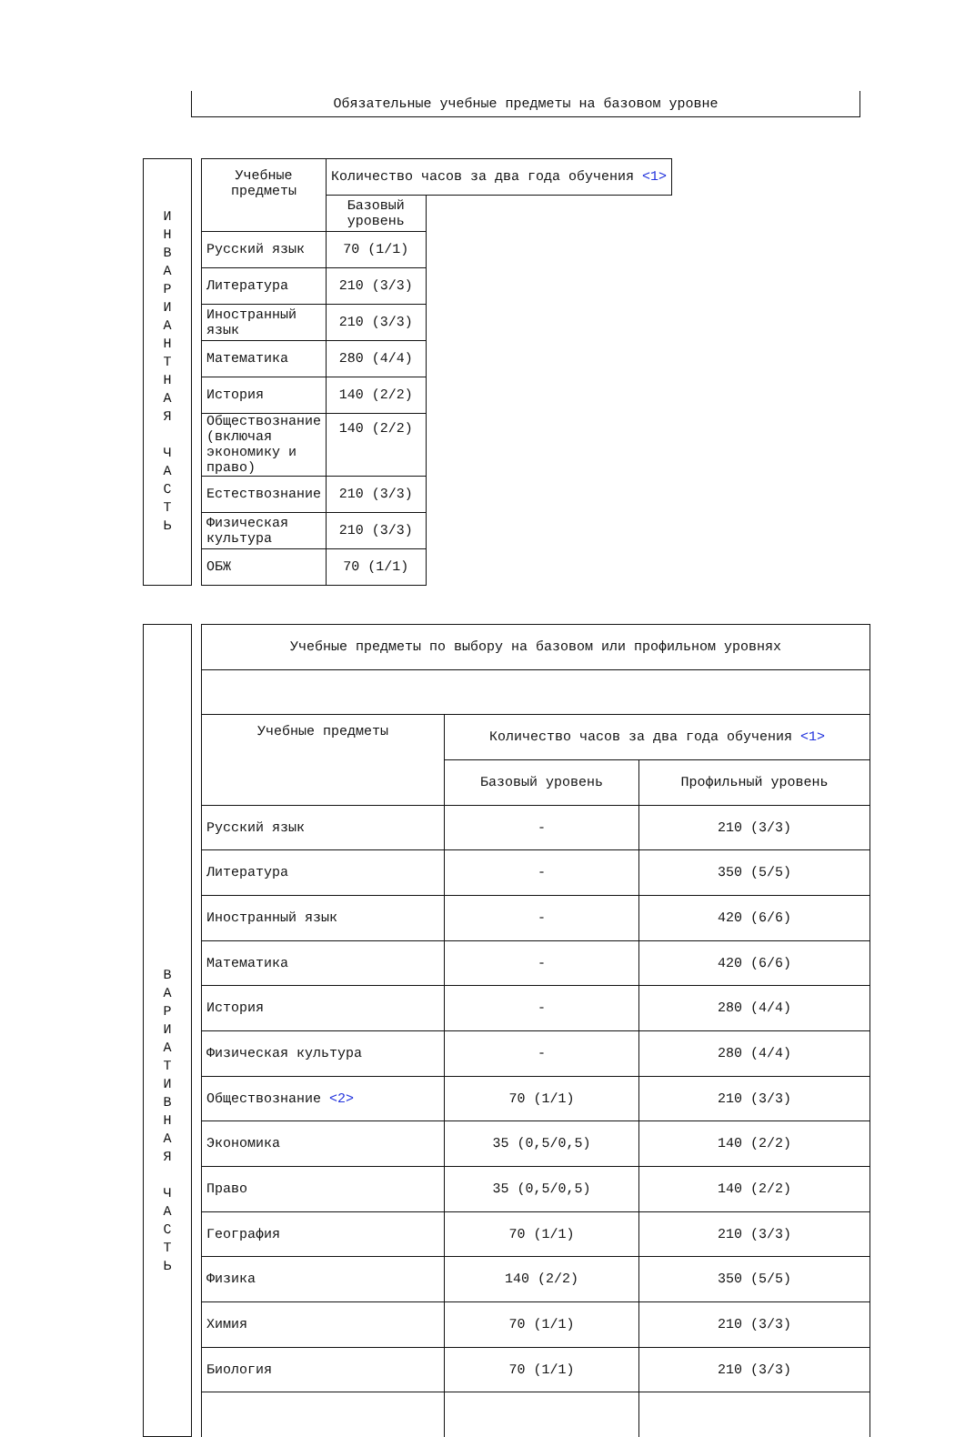| Обязательные учебные предметы на базовом уровне |
| И Н В А Р И А Н Т Н А Я Ч А С Т Ь |
| Учебные предметы | Количество часов за два года обучения <1> | |
| --- | --- | --- |
| | Базовый уровень | |
| Русский язык | 70 (1/1) | |
| Литература | 210 (3/3) | |
| Иностранный язык | 210 (3/3) | |
| Математика | 280 (4/4) | |
| История | 140 (2/2) | |
| Обществознание (включая экономику и право) | 140 (2/2) | |
| Естествознание | 210 (3/3) | |
| Физическая культура | 210 (3/3) | |
| ОБЖ | 70 (1/1) | |
| В А Р И А Т И В Н А Я Ч А С Т Ь |
| Учебные предметы по выбору на базовом или профильном уровнях | | |
| --- | --- | --- |
| Учебные предметы | Количество часов за два года обучения <1> | |
| | Базовый уровень | Профильный уровень |
| Русский язык | - | 210 (3/3) |
| Литература | - | 350 (5/5) |
| Иностранный язык | - | 420 (6/6) |
| Математика | - | 420 (6/6) |
| История | - | 280 (4/4) |
| Физическая культура | - | 280 (4/4) |
| Обществознание <2> | 70 (1/1) | 210 (3/3) |
| Экономика | 35 (0,5/0,5) | 140 (2/2) |
| Право | 35 (0,5/0,5) | 140 (2/2) |
| География | 70 (1/1) | 210 (3/3) |
| Физика | 140 (2/2) | 350 (5/5) |
| Химия | 70 (1/1) | 210 (3/3) |
| Биология | 70 (1/1) | 210 (3/3) |